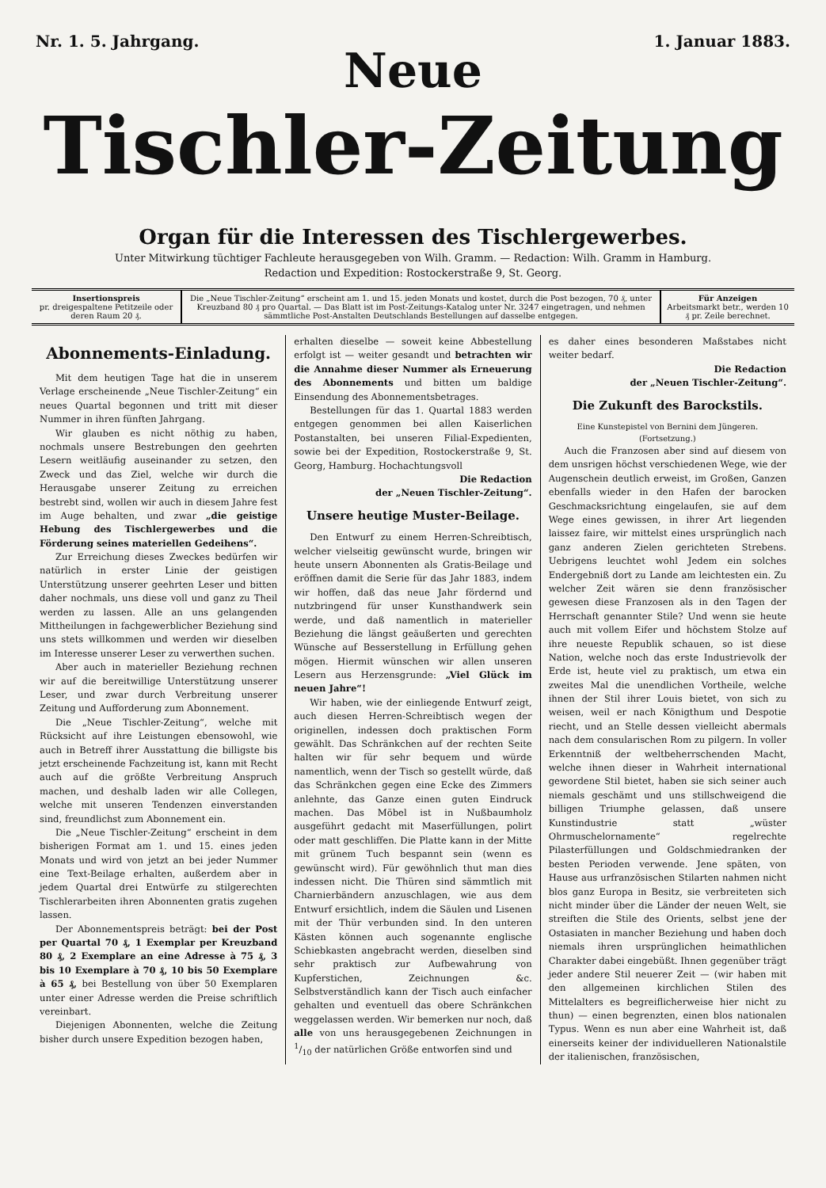Nr. 1. 5. Jahrgang. 1. Januar 1883.
Neue
Tischler-Zeitung
Organ für die Interessen des Tischlergewerbes.
Unter Mitwirkung tüchtiger Fachleute herausgegeben von Wilh. Gramm. — Redaction: Wilh. Gramm in Hamburg.
Redaction und Expedition: Rostockerstraße 9, St. Georg.
Insertionspreis
pr. dreigespaltene Petitzeile oder deren Raum 20 ₰.
Die „Neue Tischler-Zeitung“ erscheint am 1. und 15. jeden Monats und kostet, durch die Post bezogen, 70 ₰, unter Kreuzband 80 ₰ pro Quartal. — Das Blatt ist im Post-Zeitungs-Katalog unter Nr. 3247 eingetragen, und nehmen sämmtliche Post-Anstalten Deutschlands Bestellungen auf dasselbe entgegen.
Für Anzeigen
Arbeitsmarkt betr., werden 10 ₰ pr. Zeile berechnet.
Abonnements-Einladung.
Mit dem heutigen Tage hat die in unserem Verlage erscheinende „Neue Tischler-Zeitung“ ein neues Quartal begonnen und tritt mit dieser Nummer in ihren fünften Jahrgang.
Wir glauben es nicht nöthig zu haben, nochmals unsere Bestrebungen den geehrten Lesern weitläufig auseinander zu setzen, den Zweck und das Ziel, welche wir durch die Herausgabe unserer Zeitung zu erreichen bestrebt sind, wollen wir auch in diesem Jahre fest im Auge behalten, und zwar „die geistige Hebung des Tischlergewerbes und die Förderung seines materiellen Gedeihens“.
Zur Erreichung dieses Zweckes bedürfen wir natürlich in erster Linie der geistigen Unterstützung unserer geehrten Leser und bitten daher nochmals, uns diese voll und ganz zu Theil werden zu lassen. Alle an uns gelangenden Mittheilungen in fachgewerblicher Beziehung sind uns stets willkommen und werden wir dieselben im Interesse unserer Leser zu verwerthen suchen.
Aber auch in materieller Beziehung rechnen wir auf die bereitwillige Unterstützung unserer Leser, und zwar durch Verbreitung unserer Zeitung und Aufforderung zum Abonnement.
Die „Neue Tischler-Zeitung“, welche mit Rücksicht auf ihre Leistungen ebensowohl, wie auch in Betreff ihrer Ausstattung die billigste bis jetzt erscheinende Fachzeitung ist, kann mit Recht auch auf die größte Verbreitung Anspruch machen, und deshalb laden wir alle Collegen, welche mit unseren Tendenzen einverstanden sind, freundlichst zum Abonnement ein.
Die „Neue Tischler-Zeitung“ erscheint in dem bisherigen Format am 1. und 15. eines jeden Monats und wird von jetzt an bei jeder Nummer eine Text-Beilage erhalten, außerdem aber in jedem Quartal drei Entwürfe zu stilgerechten Tischlerarbeiten ihren Abonnenten gratis zugehen lassen.
Der Abonnementspreis beträgt: bei der Post per Quartal 70 ₰, 1 Exemplar per Kreuzband 80 ₰, 2 Exemplare an eine Adresse à 75 ₰, 3 bis 10 Exemplare à 70 ₰, 10 bis 50 Exemplare à 65 ₰, bei Bestellung von über 50 Exemplaren unter einer Adresse werden die Preise schriftlich vereinbart.
Diejenigen Abonnenten, welche die Zeitung bisher durch unsere Expedition bezogen haben,
erhalten dieselbe — soweit keine Abbestellung erfolgt ist — weiter gesandt und betrachten wir die Annahme dieser Nummer als Erneuerung des Abonnements und bitten um baldige Einsendung des Abonnementsbetrages.
Bestellungen für das 1. Quartal 1883 werden entgegen genommen bei allen Kaiserlichen Postanstalten, bei unseren Filial-Expedienten, sowie bei der Expedition, Rostockerstraße 9, St. Georg, Hamburg. Hochachtungsvoll
Die Redaction
der „Neuen Tischler-Zeitung“.
Unsere heutige Muster-Beilage.
Den Entwurf zu einem Herren-Schreibtisch, welcher vielseitig gewünscht wurde, bringen wir heute unsern Abonnenten als Gratis-Beilage und eröffnen damit die Serie für das Jahr 1883, indem wir hoffen, daß das neue Jahr fördernd und nutzbringend für unser Kunsthandwerk sein werde, und daß namentlich in materieller Beziehung die längst geäußerten und gerechten Wünsche auf Besserstellung in Erfüllung gehen mögen. Hiermit wünschen wir allen unseren Lesern aus Herzensgrunde: „Viel Glück im neuen Jahre“!
Wir haben, wie der einliegende Entwurf zeigt, auch diesen Herren-Schreibtisch wegen der originellen, indessen doch praktischen Form gewählt. Das Schränkchen auf der rechten Seite halten wir für sehr bequem und würde namentlich, wenn der Tisch so gestellt würde, daß das Schränkchen gegen eine Ecke des Zimmers anlehnte, das Ganze einen guten Eindruck machen. Das Möbel ist in Nußbaumholz ausgeführt gedacht mit Maserfüllungen, polirt oder matt geschliffen. Die Platte kann in der Mitte mit grünem Tuch bespannt sein (wenn es gewünscht wird). Für gewöhnlich thut man dies indessen nicht. Die Thüren sind sämmtlich mit Charnierbändern anzuschlagen, wie aus dem Entwurf ersichtlich, indem die Säulen und Lisenen mit der Thür verbunden sind. In den unteren Kästen können auch sogenannte englische Schiebkasten angebracht werden, dieselben sind sehr praktisch zur Aufbewahrung von Kupferstichen, Zeichnungen &c. Selbstverständlich kann der Tisch auch einfacher gehalten und eventuell das obere Schränkchen weggelassen werden. Wir bemerken nur noch, daß alle von uns herausgegebenen Zeichnungen in 1/10 der natürlichen Größe entworfen sind und
es daher eines besonderen Maßstabes nicht weiter bedarf.
Die Redaction
der „Neuen Tischler-Zeitung“.
Die Zukunft des Barockstils.
Eine Kunstepistel von Bernini dem Jüngeren.
(Fortsetzung.)
Auch die Franzosen aber sind auf diesem von dem unsrigen höchst verschiedenen Wege, wie der Augenschein deutlich erweist, im Großen, Ganzen ebenfalls wieder in den Hafen der barocken Geschmacksrichtung eingelaufen, sie auf dem Wege eines gewissen, in ihrer Art liegenden laissez faire, wir mittelst eines ursprünglich nach ganz anderen Zielen gerichteten Strebens. Uebrigens leuchtet wohl Jedem ein solches Endergebniß dort zu Lande am leichtesten ein. Zu welcher Zeit wären sie denn französischer gewesen diese Franzosen als in den Tagen der Herrschaft genannter Stile? Und wenn sie heute auch mit vollem Eifer und höchstem Stolze auf ihre neueste Republik schauen, so ist diese Nation, welche noch das erste Industrievolk der Erde ist, heute viel zu praktisch, um etwa ein zweites Mal die unendlichen Vortheile, welche ihnen der Stil ihrer Louis bietet, von sich zu weisen, weil er nach Königthum und Despotie riecht, und an Stelle dessen vielleicht abermals nach dem consularischen Rom zu pilgern. In voller Erkenntniß der weltbeherrschenden Macht, welche ihnen dieser in Wahrheit international gewordene Stil bietet, haben sie sich seiner auch niemals geschämt und uns stillschweigend die billigen Triumphe gelassen, daß unsere Kunstindustrie statt „wüster Ohrmuschelornamente“ regelrechte Pilasterfüllungen und Goldschmiedranken der besten Perioden verwende. Jene späten, von Hause aus urfranzösischen Stilarten nahmen nicht blos ganz Europa in Besitz, sie verbreiteten sich nicht minder über die Länder der neuen Welt, sie streiften die Stile des Orients, selbst jene der Ostasiaten in mancher Beziehung und haben doch niemals ihren ursprünglichen heimathlichen Charakter dabei eingebüßt. Ihnen gegenüber trägt jeder andere Stil neuerer Zeit — (wir haben mit den allgemeinen kirchlichen Stilen des Mittelalters es begreiflicherweise hier nicht zu thun) — einen begrenzten, einen blos nationalen Typus. Wenn es nun aber eine Wahrheit ist, daß einerseits keiner der individuelleren Nationalstile der italienischen, französischen,